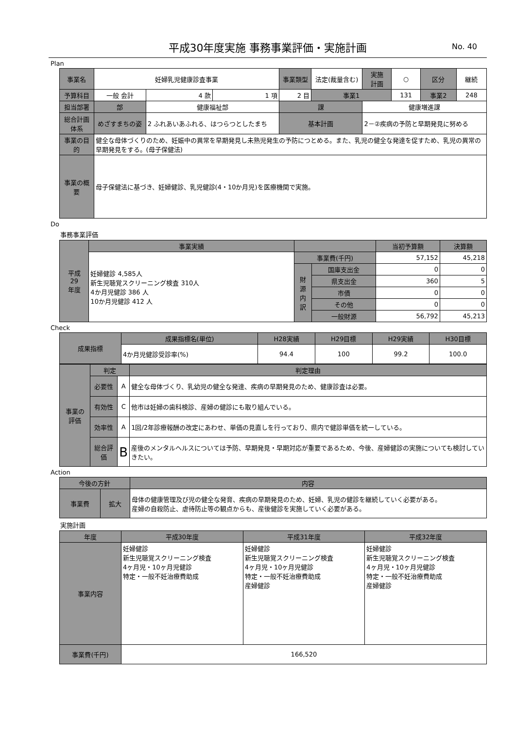平成30年度実施 事務事業評価・実施計画 No. 40
Plan
| 事業名 | 妊婦乳児健康診査事業 | | | | 事業類型 | 法定(裁量含む) | 実施 計画 | ○ | 区分 | 継続 |
| 予算科目 | 一般 会計 | 4 款 | 1 項 | 2 目 | | 事業1 | | 131 | 事業2 | 248 |
| 担当部署 | 部 | 健康福祉部 | | | 課 | | 健康増進課 | | | |
| 総合計画体系 | めざすまちの姿 | 2 ふれあいあふれる、はつらつとしたまち | | | 基本計画 | | 2－②疾病の予防と早期発見に努める | | | |
| 事業の目的 | 健全な母体づくりのため、妊娠中の異常を早期発見し未熟児発生の予防につとめる。また、乳児の健全な発達を促すため、乳児の異常の早期発見をする。(母子保健法) | | | | | | | | | |
| 事業の概要 | 母子保健法に基づき、妊婦健診、乳児健診(4・10か月児)を医療機関で実施。 | | | | | | | | | |
Do
事務事業評価
| 平成 29 年度 | 事業実績 | | | 当初予算額 | 決算額 |
| | 妊婦健診 4,585人 新生児聴覚スクリーニング検査 310人 4か月児健診 386 人 10か月児健診 412 人 | 事業費(千円) | | 57,152 | 45,218 |
| | | 財 源 内 訳 | 国庫支出金 | 0 | 0 |
| | | | 県支出金 | 360 | 5 |
| | | | 市債 | 0 | 0 |
| | | | その他 | 0 | 0 |
| | | | 一般財源 | 56,792 | 45,213 |
Check
| 成果指標 | 成果指標名(単位) | H28実績 | H29目標 | H29実績 | H30目標 |
| | 4か月児健診受診率(%) | 94.4 | 100 | 99.2 | 100.0 |
| 事業の 評価 | 判定 | | 判定理由 |
| | 必要性 | A | 健全な母体づくり、乳幼児の健全な発達、疾病の早期発見のため、健康診査は必要。 |
| | 有効性 | C | 他市は妊婦の歯科検診、産婦の健診にも取り組んでいる。 |
| | 効率性 | A | 1回/2年診療報酬の改定にあわせ、単価の見直しを行っており、県内で健診単価を統一している。 |
| | 総合評価 | B | 産後のメンタルヘルスについては予防、早期発見・早期対応が重要であるため、今後、産婦健診の実施についても検討していきたい。 |
Action
| 今後の方針 | | 内容 |
| 事業費 | 拡大 | 母体の健康管理及び児の健全な発育、疾病の早期発見のため、妊婦、乳児の健診を継続していく必要がある。 産婦の自殺防止、虐待防止等の観点からも、産後健診を実施していく必要がある。 |
実施計画
| 年度 | 平成30年度 | 平成31年度 | 平成32年度 |
| 事業内容 | 妊婦健診 新生児聴覚スクリーニング検査 4ヶ月児・10ヶ月児健診 特定・一般不妊治療費助成 | 妊婦健診 新生児聴覚スクリーニング検査 4ヶ月児・10ヶ月児健診 特定・一般不妊治療費助成 産婦健診 | 妊婦健診 新生児聴覚スクリーニング検査 4ヶ月児・10ヶ月児健診 特定・一般不妊治療費助成 産婦健診 |
| 事業費(千円) | 166,520 | | |